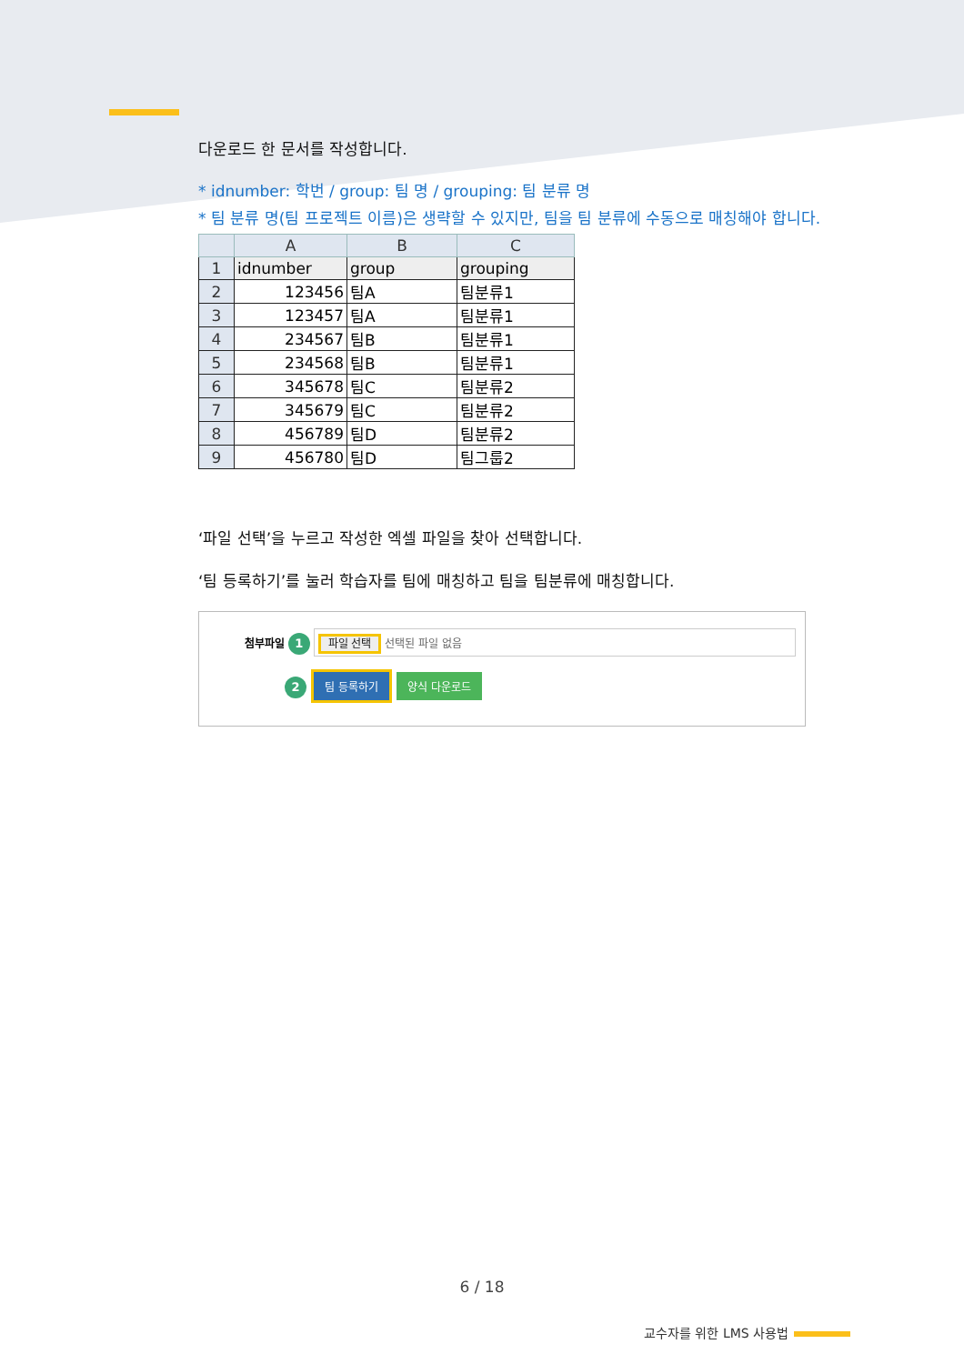다운로드 한 문서를 작성합니다.
* idnumber: 학번 / group: 팀 명 / grouping: 팀 분류 명
* 팀 분류 명(팀 프로젝트 이름)은 생략할 수 있지만, 팀을 팀 분류에 수동으로 매칭해야 합니다.
| | A | B | C |
| --- | --- | --- | --- |
| 1 | idnumber | group | grouping |
| 2 | 123456 | 팀A | 팀분류1 |
| 3 | 123457 | 팀A | 팀분류1 |
| 4 | 234567 | 팀B | 팀분류1 |
| 5 | 234568 | 팀B | 팀분류1 |
| 6 | 345678 | 팀C | 팀분류2 |
| 7 | 345679 | 팀C | 팀분류2 |
| 8 | 456789 | 팀D | 팀분류2 |
| 9 | 456780 | 팀D | 팀그룹2 |
‘파일 선택’을 누르고 작성한 엑셀 파일을 찾아 선택합니다.
‘팀 등록하기’를 눌러 학습자를 팀에 매칭하고 팀을 팀분류에 매칭합니다.
첨부파일 1 파일 선택 선택된 파일 없음
2 팀 등록하기 양식 다운로드
6 / 18
교수자를 위한 LMS 사용법